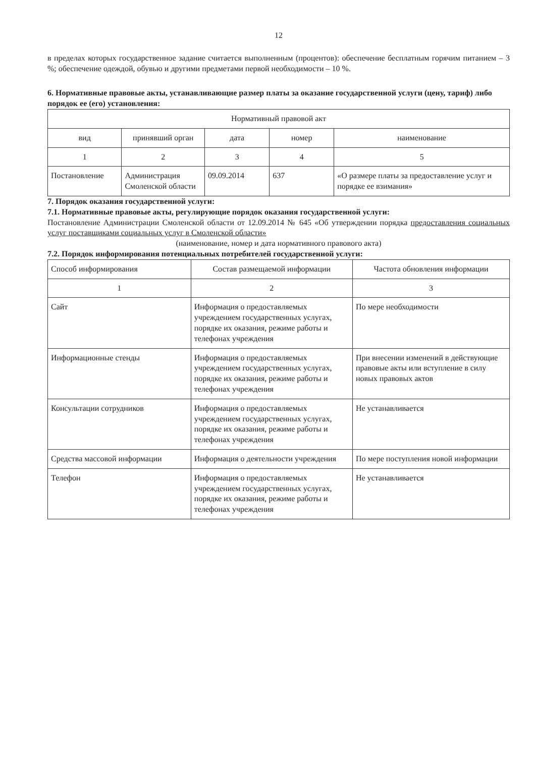12
в пределах которых государственное задание считается выполненным (процентов): обеспечение бесплатным горячим питанием – 3 %; обеспечение одеждой, обувью и другими предметами первой необходимости – 10 %.
6. Нормативные правовые акты, устанавливающие размер платы за оказание государственной услуги (цену, тариф) либо порядок ее (его) установления:
| Нормативный правовой акт | | | | |
| --- | --- | --- | --- | --- |
| вид | принявший орган | дата | номер | наименование |
| 1 | 2 | 3 | 4 | 5 |
| Постановление | Администрация Смоленской области | 09.09.2014 | 637 | «О размере платы за предоставление услуг и порядке ее взимания» |
7. Порядок оказания государственной услуги:
7.1. Нормативные правовые акты, регулирующие порядок оказания государственной услуги:
Постановление Администрации Смоленской области от 12.09.2014 № 645 «Об утверждении порядка предоставления социальных услуг поставщиками социальных услуг в Смоленской области»
(наименование, номер и дата нормативного правового акта)
7.2. Порядок информирования потенциальных потребителей государственной услуги:
| Способ информирования | Состав размещаемой информации | Частота обновления информации |
| --- | --- | --- |
| 1 | 2 | 3 |
| Сайт | Информация о предоставляемых учреждением государственных услугах, порядке их оказания, режиме работы и телефонах учреждения | По мере необходимости |
| Информационные стенды | Информация о предоставляемых учреждением государственных услугах, порядке их оказания, режиме работы и телефонах учреждения | При внесении изменений в действующие правовые акты или вступление в силу новых правовых актов |
| Консультации сотрудников | Информация о предоставляемых учреждением государственных услугах, порядке их оказания, режиме работы и телефонах учреждения | Не устанавливается |
| Средства массовой информации | Информация о деятельности учреждения | По мере поступления новой информации |
| Телефон | Информация о предоставляемых учреждением государственных услугах, порядке их оказания, режиме работы и телефонах учреждения | Не устанавливается |